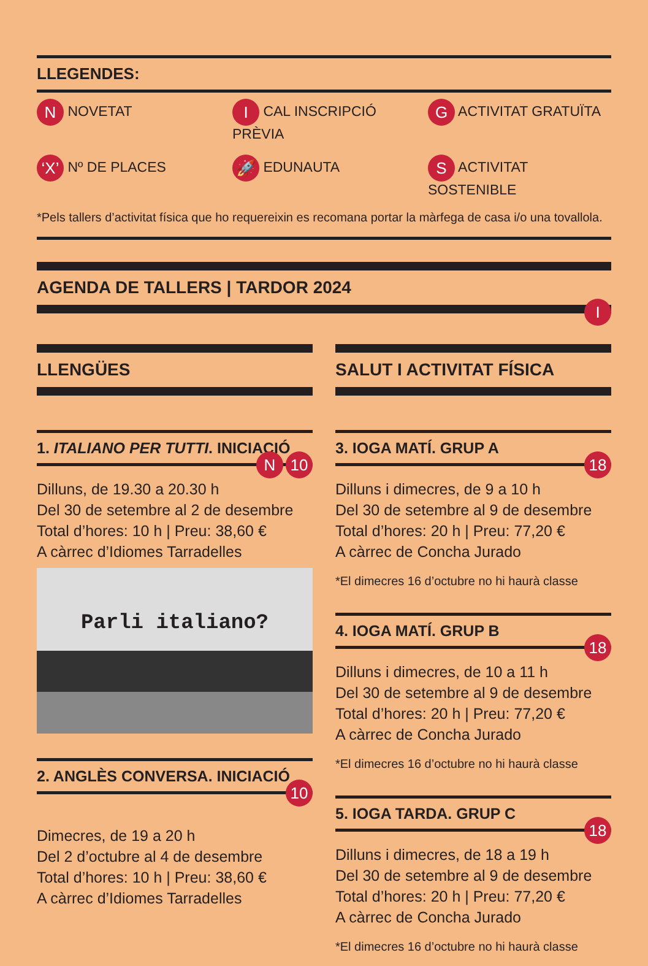LLEGENDES:
N NOVETAT
I CAL INSCRIPCIÓ PRÈVIA
G ACTIVITAT GRATUÏTA
‘X’ Nº DE PLACES
🚀 EDUNAUTA
S ACTIVITAT SOSTENIBLE
*Pels tallers d’activitat física que ho requereixin es recomana portar la màrfega de casa i/o una tovallola.
AGENDA DE TALLERS | TARDOR 2024
I
LLENGÜES
1. ITALIANO PER TUTTI. INICIACIÓ
N 10
Dilluns, de 19.30 a 20.30 h
Del 30 de setembre al 2 de desembre
Total d’hores: 10 h | Preu: 38,60 €
A càrrec d’Idiomes Tarradelles
Parli italiano?
2. ANGLÈS CONVERSA. INICIACIÓ
10
Dimecres, de 19 a 20 h
Del 2 d’octubre al 4 de desembre
Total d’hores: 10 h | Preu: 38,60 €
A càrrec d’Idiomes Tarradelles
SALUT I ACTIVITAT FÍSICA
3. IOGA MATÍ. GRUP A
18
Dilluns i dimecres, de 9 a 10 h
Del 30 de setembre al 9 de desembre
Total d’hores: 20 h | Preu: 77,20 €
A càrrec de Concha Jurado
*El dimecres 16 d’octubre no hi haurà classe
4. IOGA MATÍ. GRUP B
18
Dilluns i dimecres, de 10 a 11 h
Del 30 de setembre al 9 de desembre
Total d’hores: 20 h | Preu: 77,20 €
A càrrec de Concha Jurado
*El dimecres 16 d’octubre no hi haurà classe
5. IOGA TARDA. GRUP C
18
Dilluns i dimecres, de 18 a 19 h
Del 30 de setembre al 9 de desembre
Total d’hores: 20 h | Preu: 77,20 €
A càrrec de Concha Jurado
*El dimecres 16 d’octubre no hi haurà classe